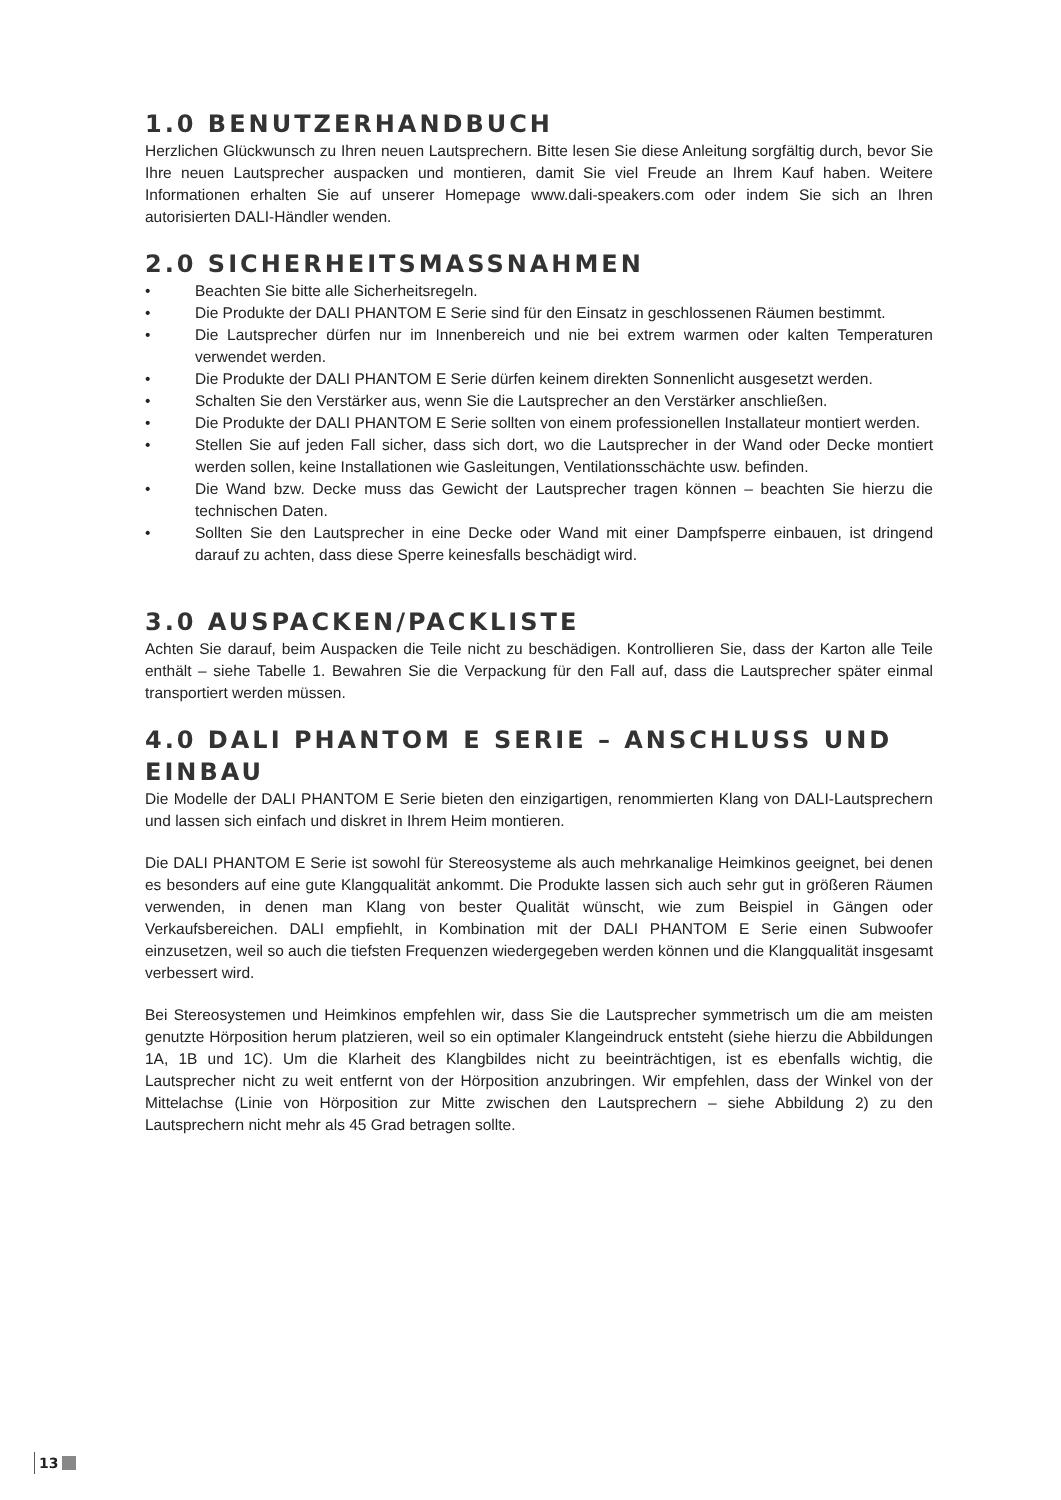1.0 BENUTZERHANDBUCH
Herzlichen Glückwunsch zu Ihren neuen Lautsprechern. Bitte lesen Sie diese Anleitung sorgfältig durch, bevor Sie Ihre neuen Lautsprecher auspacken und montieren, damit Sie viel Freude an Ihrem Kauf haben. Weitere Informationen erhalten Sie auf unserer Homepage www.dali-speakers.com oder indem Sie sich an Ihren autorisierten DALI-Händler wenden.
2.0 SICHERHEITSMASSNAHMEN
• Beachten Sie bitte alle Sicherheitsregeln.
• Die Produkte der DALI PHANTOM E Serie sind für den Einsatz in geschlossenen Räumen bestimmt.
• Die Lautsprecher dürfen nur im Innenbereich und nie bei extrem warmen oder kalten Temperaturen verwendet werden.
• Die Produkte der DALI PHANTOM E Serie dürfen keinem direkten Sonnenlicht ausgesetzt werden.
• Schalten Sie den Verstärker aus, wenn Sie die Lautsprecher an den Verstärker anschließen.
• Die Produkte der DALI PHANTOM E Serie sollten von einem professionellen Installateur montiert werden.
• Stellen Sie auf jeden Fall sicher, dass sich dort, wo die Lautsprecher in der Wand oder Decke montiert werden sollen, keine Installationen wie Gasleitungen, Ventilationsschächte usw. befinden.
• Die Wand bzw. Decke muss das Gewicht der Lautsprecher tragen können – beachten Sie hierzu die technischen Daten.
• Sollten Sie den Lautsprecher in eine Decke oder Wand mit einer Dampfsperre einbauen, ist dringend darauf zu achten, dass diese Sperre keinesfalls beschädigt wird.
3.0 AUSPACKEN/PACKLISTE
Achten Sie darauf, beim Auspacken die Teile nicht zu beschädigen. Kontrollieren Sie, dass der Karton alle Teile enthält – siehe Tabelle 1. Bewahren Sie die Verpackung für den Fall auf, dass die Lautsprecher später einmal transportiert werden müssen.
4.0 DALI PHANTOM E SERIE – ANSCHLUSS UND EINBAU
Die Modelle der DALI PHANTOM E Serie bieten den einzigartigen, renommierten Klang von DALI-Lautsprechern und lassen sich einfach und diskret in Ihrem Heim montieren.
Die DALI PHANTOM E Serie ist sowohl für Stereosysteme als auch mehrkanalige Heimkinos geeignet, bei denen es besonders auf eine gute Klangqualität ankommt. Die Produkte lassen sich auch sehr gut in größeren Räumen verwenden, in denen man Klang von bester Qualität wünscht, wie zum Beispiel in Gängen oder Verkaufsbereichen. DALI empfiehlt, in Kombination mit der DALI PHANTOM E Serie einen Subwoofer einzusetzen, weil so auch die tiefsten Frequenzen wiedergegeben werden können und die Klangqualität insgesamt verbessert wird.
Bei Stereosystemen und Heimkinos empfehlen wir, dass Sie die Lautsprecher symmetrisch um die am meisten genutzte Hörposition herum platzieren, weil so ein optimaler Klangeindruck entsteht (siehe hierzu die Abbildungen 1A, 1B und 1C). Um die Klarheit des Klangbildes nicht zu beeinträchtigen, ist es ebenfalls wichtig, die Lautsprecher nicht zu weit entfernt von der Hörposition anzubringen. Wir empfehlen, dass der Winkel von der Mittelachse (Linie von Hörposition zur Mitte zwischen den Lautsprechern – siehe Abbildung 2) zu den Lautsprechern nicht mehr als 45 Grad betragen sollte.
13